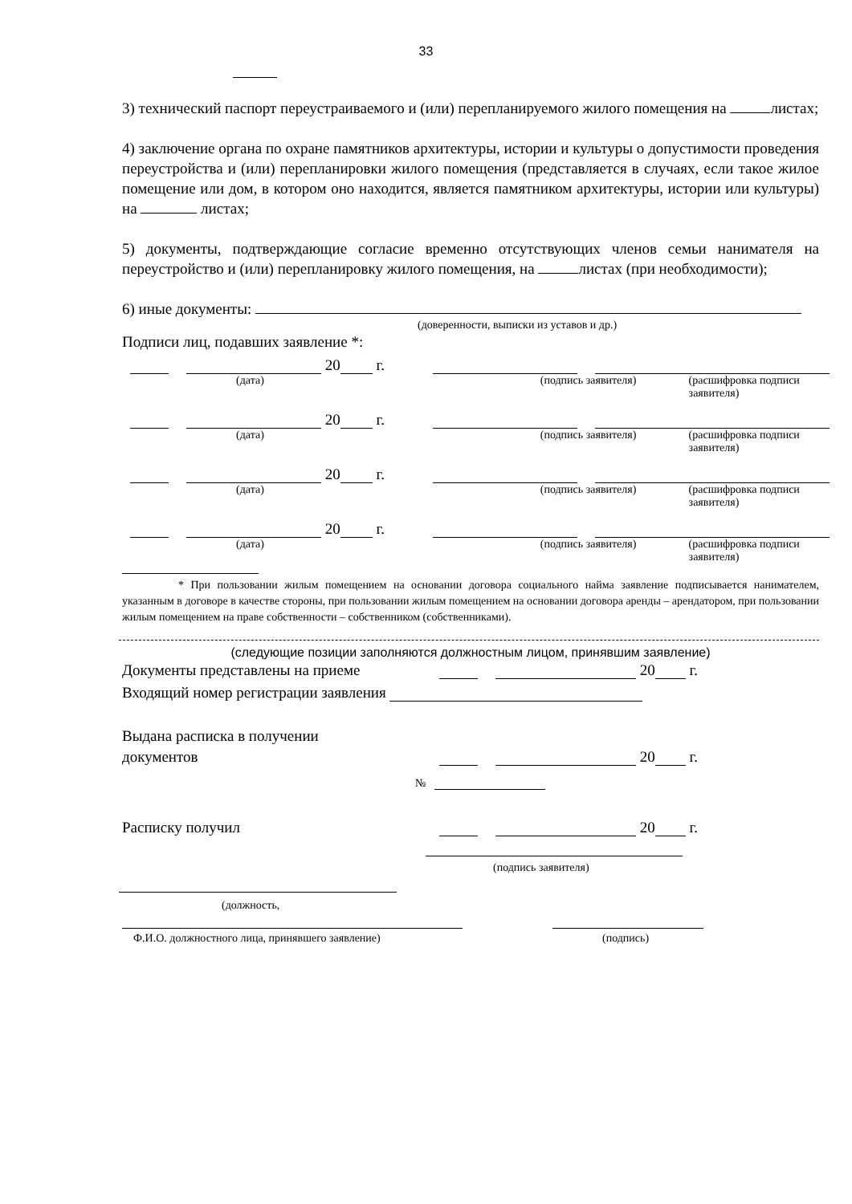33
3) технический паспорт переустраиваемого и (или) перепланируемого жилого помещения на листах;
4) заключение органа по охране памятников архитектуры, истории и культуры о допустимости проведения переустройства и (или) перепланировки жилого помещения (представляется в случаях, если такое жилое помещение или дом, в котором оно находится, является памятником архитектуры, истории или культуры) на листах;
5) документы, подтверждающие согласие временно отсутствующих членов семьи нанимателя на переустройство и (или) перепланировку жилого помещения, на листах (при необходимости);
6) иные документы:
(доверенности, выписки из уставов и др.)
Подписи лиц, подавших заявление *:
20 г.
(дата) (подпись заявителя) (расшифровка подписи заявителя)
20 г.
(дата) (подпись заявителя) (расшифровка подписи заявителя)
20 г.
(дата) (подпись заявителя) (расшифровка подписи заявителя)
20 г.
(дата) (подпись заявителя) (расшифровка подписи заявителя)
* При пользовании жилым помещением на основании договора социального найма заявление подписывается нанимателем, указанным в договоре в качестве стороны, при пользовании жилым помещением на основании договора аренды – арендатором, при пользовании жилым помещением на праве собственности – собственником (собственниками).
(следующие позиции заполняются должностным лицом, принявшим заявление)
Документы представлены на приеме 20 г.
Входящий номер регистрации заявления
Выдана расписка в получении
документов 20 г.
№
Расписку получил 20 г.
(подпись заявителя)
(должность,
Ф.И.О. должностного лица, принявшего заявление) (подпись)